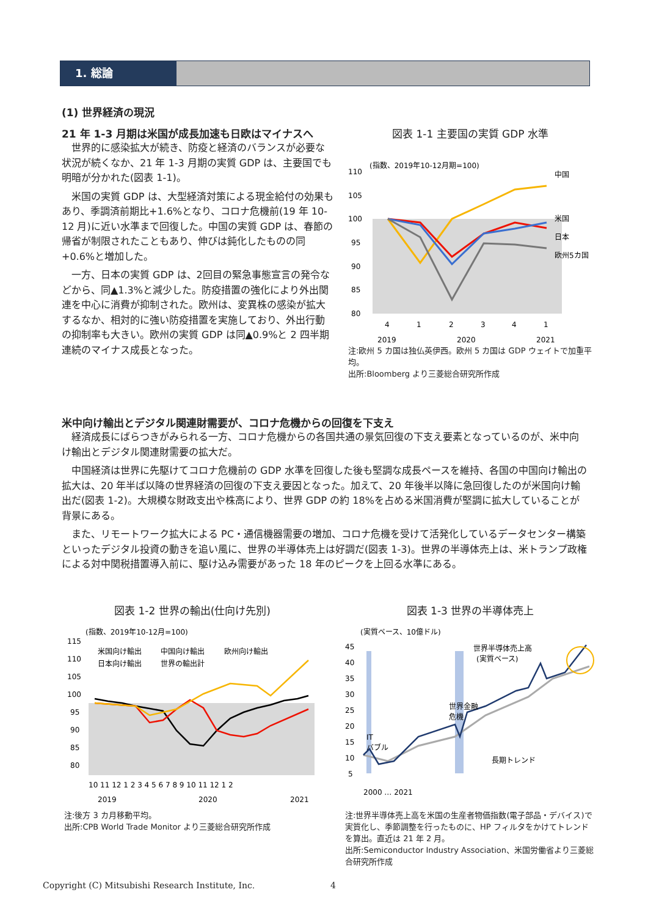1. 総論
(1) 世界経済の現況
21 年 1-3 月期は米国が成長加速も日欧はマイナスへ
世界的に感染拡大が続き、防疫と経済のバランスが必要な状況が続くなか、21 年 1-3 月期の実質 GDP は、主要国でも明暗が分かれた(図表 1-1)。
米国の実質 GDP は、大型経済対策による現金給付の効果もあり、季調済前期比+1.6%となり、コロナ危機前(19 年 10-12 月)に近い水準まで回復した。中国の実質 GDP は、春節の帰省が制限されたこともあり、伸びは鈍化したものの同+0.6%と増加した。
一方、日本の実質 GDP は、2回目の緊急事態宣言の発令などから、同▲1.3%と減少した。防疫措置の強化により外出関連を中心に消費が抑制された。欧州は、変異株の感染が拡大するなか、相対的に強い防疫措置を実施しており、外出行動の抑制率も大きい。欧州の実質 GDP は同▲0.9%と 2 四半期連続のマイナス成長となった。
図表 1-1 主要国の実質 GDP 水準
(指数、2019年10-12月期=100)
110
105
100
95
90
85
80
中国
米国
日本
欧州5カ国
4
1
2
3
4
1
2019
2020
2021
注:欧州 5 カ国は独仏英伊西。欧州 5 カ国は GDP ウェイトで加重平均。
出所:Bloomberg より三菱総合研究所作成
米中向け輸出とデジタル関連財需要が、コロナ危機からの回復を下支え
経済成長にばらつきがみられる一方、コロナ危機からの各国共通の景気回復の下支え要素となっているのが、米中向け輸出とデジタル関連財需要の拡大だ。
中国経済は世界に先駆けてコロナ危機前の GDP 水準を回復した後も堅調な成長ペースを維持、各国の中国向け輸出の拡大は、20 年半ば以降の世界経済の回復の下支え要因となった。加えて、20 年後半以降に急回復したのが米国向け輸出だ(図表 1-2)。大規模な財政支出や株高により、世界 GDP の約 18%を占める米国消費が堅調に拡大していることが背景にある。
また、リモートワーク拡大による PC・通信機器需要の増加、コロナ危機を受けて活発化しているデータセンター構築といったデジタル投資の動きを追い風に、世界の半導体売上は好調だ(図表 1-3)。世界の半導体売上は、米トランプ政権による対中関税措置導入前に、駆け込み需要があった 18 年のピークを上回る水準にある。
図表 1-2 世界の輸出(仕向け先別)
(指数、2019年10-12月=100)
米国向け輸出
中国向け輸出
欧州向け輸出
日本向け輸出
世界の輸出計
115
110
105
100
95
90
85
80
10 11 12 1 2 3 4 5 6 7 8 9 10 11 12 1 2
2019
2020
2021
注:後方 3 カ月移動平均。
出所:CPB World Trade Monitor より三菱総合研究所作成
図表 1-3 世界の半導体売上
(実質ベース、10億ドル)
45
40
35
30
25
20
15
10
5
世界半導体売上高
(実質ベース)
世界金融
危機
IT
バブル
長期トレンド
2000 … 2021
注:世界半導体売上高を米国の生産者物価指数(電子部品・デバイス)で実質化し、季節調整を行ったものに、HP フィルタをかけてトレンドを算出。直近は 21 年 2 月。
出所:Semiconductor Industry Association、米国労働省より三菱総合研究所作成
Copyright (C) Mitsubishi Research Institute, Inc. 4